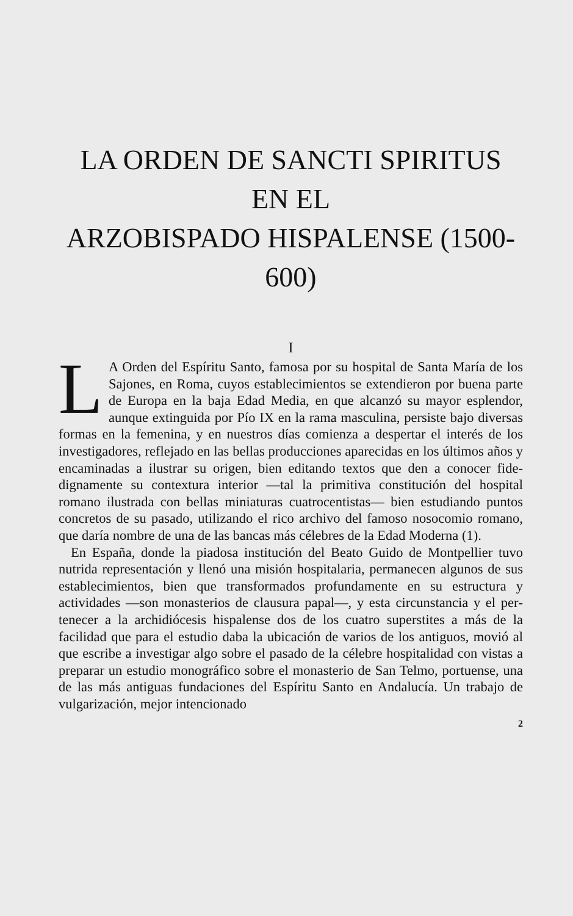LA ORDEN DE SANCTI SPIRITUS
EN EL
ARZOBISPADO HISPALENSE (1500-600)
I
LA Orden del Espíritu Santo, famosa por su hospital de Santa María de los Sajones, en Roma, cuyos estableci­mientos se extendieron por buena parte de Europa en la baja Edad Media, en que alcanzó su mayor esplendor, aunque extinguida por Pío IX en la rama masculina, persiste bajo diversas formas en la femenina, y en nuestros días comienza a despertar el interés de los investigadores, reflejado en las bellas producciones aparecidas en los últimos años y encaminadas a ilustrar su origen, bien editando textos que den a conocer fide­dignamente su contextura interior —tal la primitiva constitución del hospital romano ilustrada con bellas miniaturas cuatrocen­tistas— bien estudiando puntos concretos de su pasado, utilizan­do el rico archivo del famoso nosocomio romano, que daría nombre de una de las bancas más célebres de la Edad Moder­na (1).
En España, donde la piadosa institución del Beato Guido de Montpellier tuvo nutrida representación y llenó una misión hos­pitalaria, permanecen algunos de sus establecimientos, bien que transformados profundamente en su estructura y actividades —son monasterios de clausura papal—, y esta circunstancia y el per­tenecer a la archidiócesis hispalense dos de los cuatro superstites a más de la facilidad que para el estudio daba la ubicación de varios de los antiguos, movió al que escribe a investigar algo sobre el pasado de la célebre hospitalidad con vistas a preparar un estudio monográfico sobre el monasterio de San Telmo, por­tuense, una de las más antiguas fundaciones del Espíritu Santo en Andalucía. Un trabajo de vulgarización, mejor intencionado
2